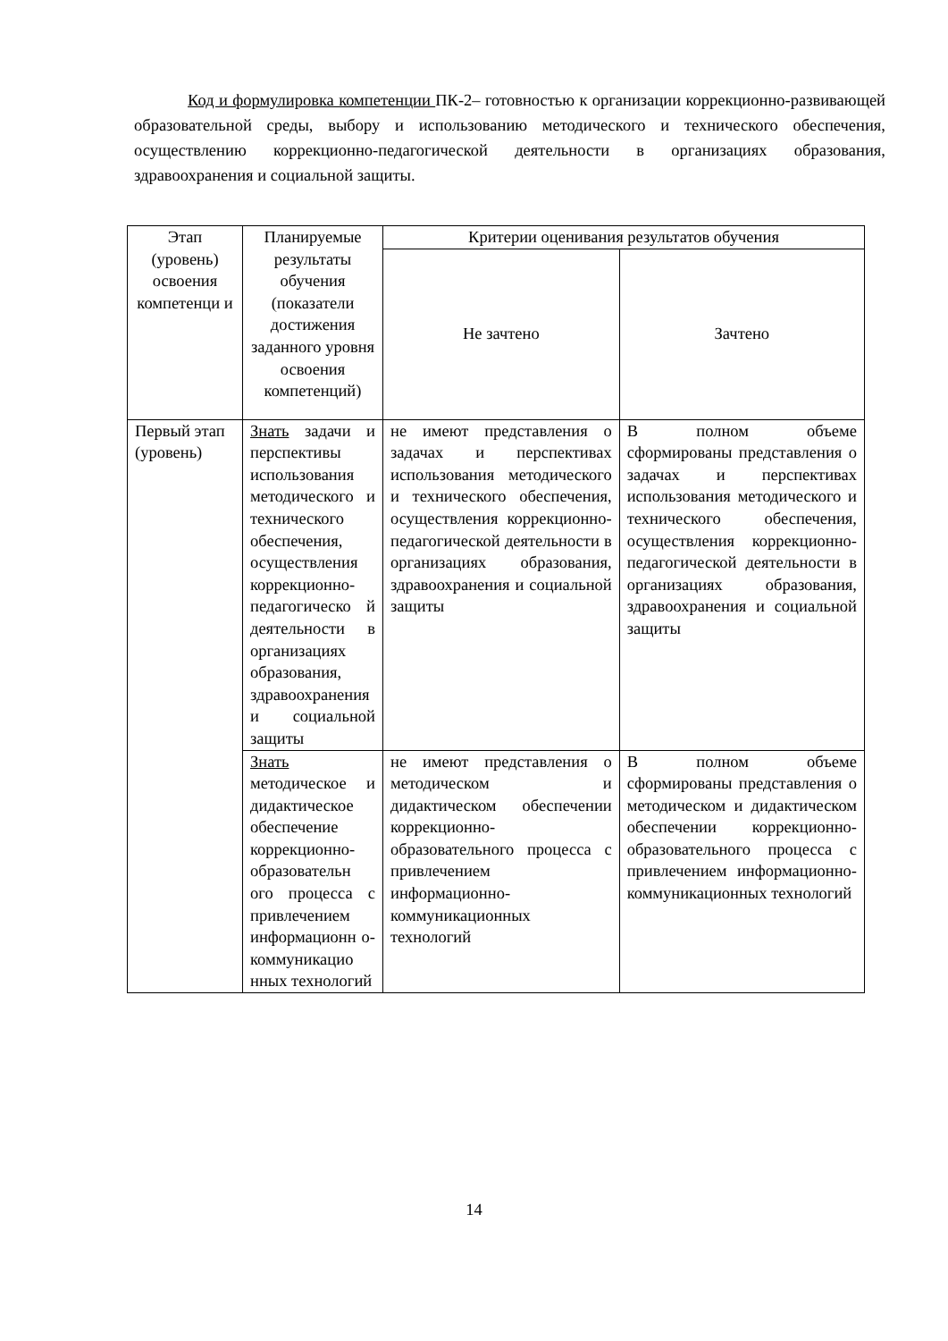Код и формулировка компетенции ПК-2– готовностью к организации коррекционно-развивающей образовательной среды, выбору и использованию методического и технического обеспечения, осуществлению коррекционно-педагогической деятельности в организациях образования, здравоохранения и социальной защиты.
| Этап (уровень) освоения компетенци и | Планируемые результаты обучения (показатели достижения заданного уровня освоения компетенций) | Критерии оценивания результатов обучения | |
| --- | --- | --- | --- |
| | | Не зачтено | Зачтено |
| Первый этап (уровень) | Знать задачи и перспективы использования методического и технического обеспечения, осуществления коррекционно-педагогическо й деятельности в организациях образования, здравоохранения и социальной защиты | не имеют представления о задачах и перспективах использования методического и технического обеспечения, осуществления коррекционно-педагогической деятельности в организациях образования, здравоохранения и социальной защиты | В полном объеме сформированы представления о задачах и перспективах использования методического и технического обеспечения, осуществления коррекционно-педагогической деятельности в организациях образования, здравоохранения и социальной защиты |
| | Знать методическое и дидактическое обеспечение коррекционно-образовательн ого процесса с привлечением информационн о-коммуникацио нных технологий | не имеют представления о методическом и дидактическом обеспечении коррекционно-образовательного процесса с привлечением информационно-коммуникационных технологий | В полном объеме сформированы представления о методическом и дидактическом обеспечении коррекционно-образовательного процесса с привлечением информационно-коммуникационных технологий |
14